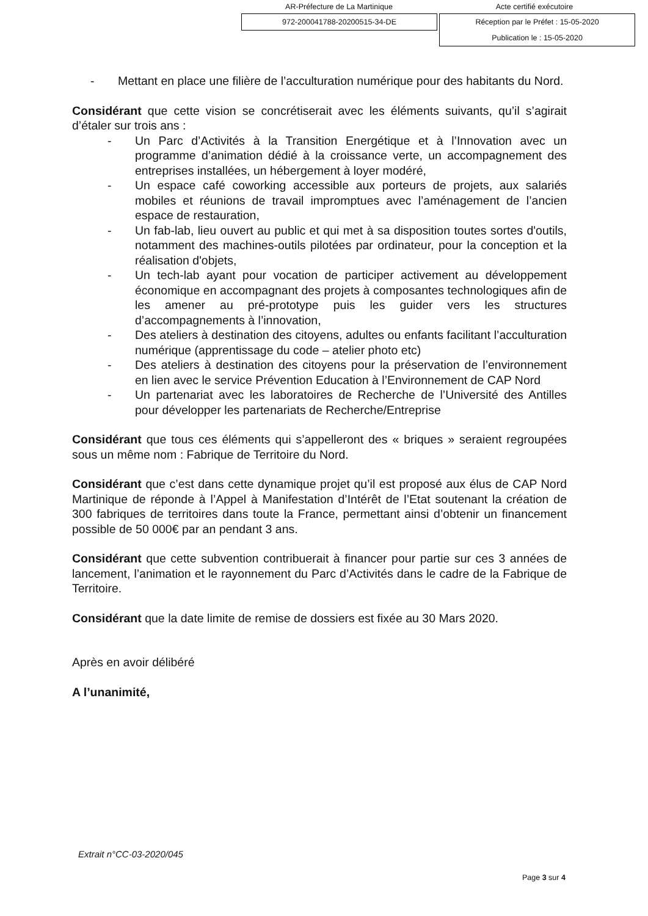AR-Préfecture de La Martinique Acte certifié exécutoire
972-200041788-20200515-34-DE
Réception par le Préfet : 15-05-2020
Publication le : 15-05-2020
- Mettant en place une filière de l’acculturation numérique pour des habitants du Nord.
Considérant que cette vision se concrétiserait avec les éléments suivants, qu’il s’agirait d’étaler sur trois ans :
- Un Parc d’Activités à la Transition Energétique et à l’Innovation avec un programme d’animation dédié à la croissance verte, un accompagnement des entreprises installées, un hébergement à loyer modéré,
- Un espace café coworking accessible aux porteurs de projets, aux salariés mobiles et réunions de travail impromptues avec l’aménagement de l’ancien espace de restauration,
- Un fab-lab, lieu ouvert au public et qui met à sa disposition toutes sortes d'outils, notamment des machines-outils pilotées par ordinateur, pour la conception et la réalisation d'objets,
- Un tech-lab ayant pour vocation de participer activement au développement économique en accompagnant des projets à composantes technologiques afin de les amener au pré-prototype puis les guider vers les structures d’accompagnements à l’innovation,
- Des ateliers à destination des citoyens, adultes ou enfants facilitant l’acculturation numérique (apprentissage du code – atelier photo etc)
- Des ateliers à destination des citoyens pour la préservation de l’environnement en lien avec le service Prévention Education à l’Environnement de CAP Nord
- Un partenariat avec les laboratoires de Recherche de l’Université des Antilles pour développer les partenariats de Recherche/Entreprise
Considérant que tous ces éléments qui s’appelleront des « briques » seraient regroupées sous un même nom : Fabrique de Territoire du Nord.
Considérant que c’est dans cette dynamique projet qu’il est proposé aux élus de CAP Nord Martinique de réponde à l’Appel à Manifestation d’Intérêt de l’Etat soutenant la création de 300 fabriques de territoires dans toute la France, permettant ainsi d’obtenir un financement possible de 50 000€ par an pendant 3 ans.
Considérant que cette subvention contribuerait à financer pour partie sur ces 3 années de lancement, l’animation et le rayonnement du Parc d’Activités dans le cadre de la Fabrique de Territoire.
Considérant que la date limite de remise de dossiers est fixée au 30 Mars 2020.
Après en avoir délibéré
A l’unanimité,
Extrait n°CC-03-2020/045
Page 3 sur 4